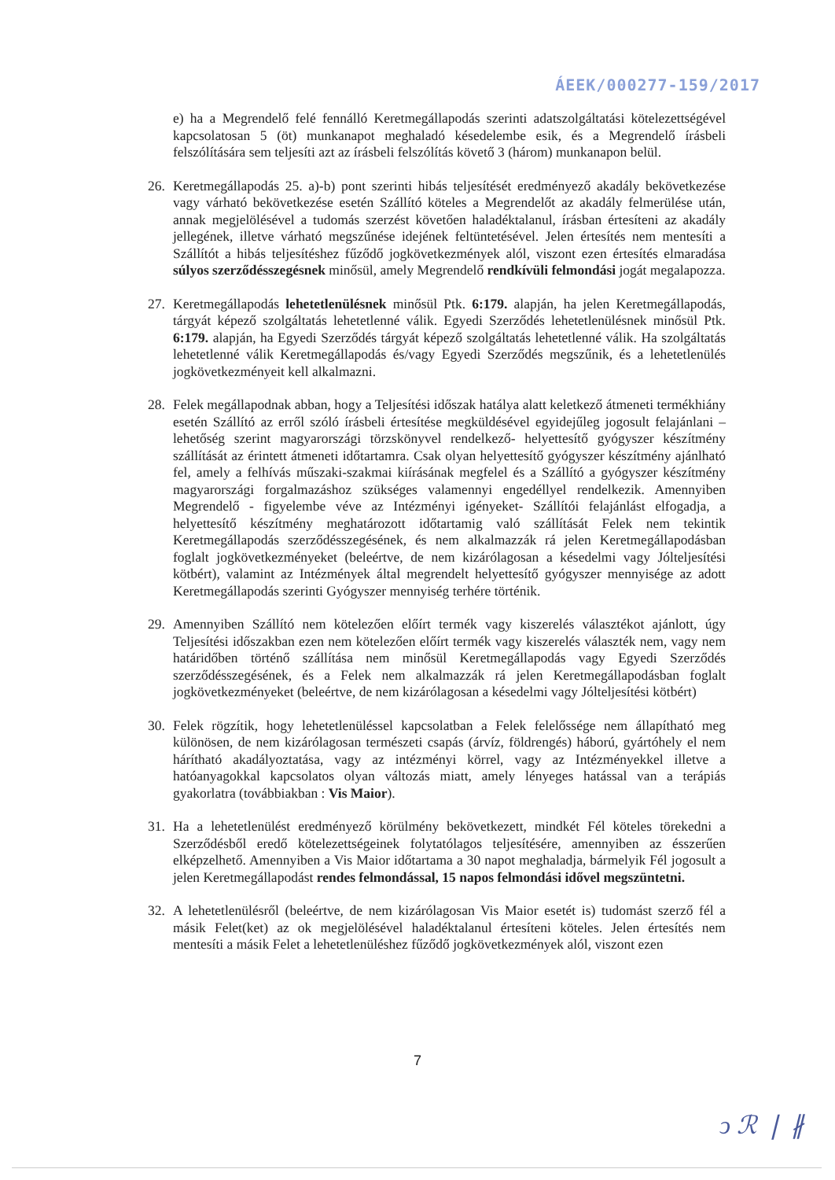ÁEEK/000277-159/2017
e) ha a Megrendelő felé fennálló Keretmegállapodás szerinti adatszolgáltatási kötelezettségével kapcsolatosan 5 (öt) munkanapot meghaladó késedelembe esik, és a Megrendelő írásbeli felszólítására sem teljesíti azt az írásbeli felszólítás követő 3 (három) munkanapon belül.
26. Keretmegállapodás 25. a)-b) pont szerinti hibás teljesítését eredményező akadály bekövetkezése vagy várható bekövetkezése esetén Szállító köteles a Megrendelőt az akadály felmerülése után, annak megjelölésével a tudomás szerzést követően haladéktalanul, írásban értesíteni az akadály jellegének, illetve várható megszűnése idejének feltüntetésével. Jelen értesítés nem mentesíti a Szállítót a hibás teljesítéshez fűződő jogkövetkezmények alól, viszont ezen értesítés elmaradása súlyos szerződésszegésnek minősül, amely Megrendelő rendkívüli felmondási jogát megalapozza.
27. Keretmegállapodás lehetetlenülésnek minősül Ptk. 6:179. alapján, ha jelen Keretmegállapodás, tárgyát képező szolgáltatás lehetetlenné válik. Egyedi Szerződés lehetetlenülésnek minősül Ptk. 6:179. alapján, ha Egyedi Szerződés tárgyát képező szolgáltatás lehetetlenné válik. Ha szolgáltatás lehetetlenné válik Keretmegállapodás és/vagy Egyedi Szerződés megszűnik, és a lehetetlenülés jogkövetkezményeit kell alkalmazni.
28. Felek megállapodnak abban, hogy a Teljesítési időszak hatálya alatt keletkező átmeneti termékhiány esetén Szállító az erről szóló írásbeli értesítése megküldésével egyidejűleg jogosult felajánlani –lehetőség szerint magyarországi törzskönyvel rendelkező- helyettesítő gyógyszer készítmény szállítását az érintett átmeneti időtartamra. Csak olyan helyettesítő gyógyszer készítmény ajánlható fel, amely a felhívás műszaki-szakmai kiírásának megfelel és a Szállító a gyógyszer készítmény magyarországi forgalmazáshoz szükséges valamennyi engedéllyel rendelkezik. Amennyiben Megrendelő - figyelembe véve az Intézményi igényeket- Szállítói felajánlást elfogadja, a helyettesítő készítmény meghatározott időtartamig való szállítását Felek nem tekintik Keretmegállapodás szerződésszegésének, és nem alkalmazzák rá jelen Keretmegállapodásban foglalt jogkövetkezményeket (beleértve, de nem kizárólagosan a késedelmi vagy Jólteljesítési kötbért), valamint az Intézmények által megrendelt helyettesítő gyógyszer mennyisége az adott Keretmegállapodás szerinti Gyógyszer mennyiség terhére történik.
29. Amennyiben Szállító nem kötelezően előírt termék vagy kiszerelés választékot ajánlott, úgy Teljesítési időszakban ezen nem kötelezően előírt termék vagy kiszerelés választék nem, vagy nem határidőben történő szállítása nem minősül Keretmegállapodás vagy Egyedi Szerződés szerződésszegésének, és a Felek nem alkalmazzák rá jelen Keretmegállapodásban foglalt jogkövetkezményeket (beleértve, de nem kizárólagosan a késedelmi vagy Jólteljesítési kötbért)
30. Felek rögzítik, hogy lehetetlenüléssel kapcsolatban a Felek felelőssége nem állapítható meg különösen, de nem kizárólagosan természeti csapás (árvíz, földrengés) háború, gyártóhely el nem hárítható akadályoztatása, vagy az intézményi körrel, vagy az Intézményekkel illetve a hatóanyagokkal kapcsolatos olyan változás miatt, amely lényeges hatással van a terápiás gyakorlatra (továbbiakban : Vis Maior).
31. Ha a lehetetlenülést eredményező körülmény bekövetkezett, mindkét Fél köteles törekedni a Szerződésből eredő kötelezettségeinek folytatólagos teljesítésére, amennyiben az ésszerűen elképzelhető. Amennyiben a Vis Maior időtartama a 30 napot meghaladja, bármelyik Fél jogosult a jelen Keretmegállapodást rendes felmondással, 15 napos felmondási idővel megszüntetni.
32. A lehetetlenülésről (beleértve, de nem kizárólagosan Vis Maior esetét is) tudomást szerző fél a másik Felet(ket) az ok megjelölésével haladéktalanul értesíteni köteles. Jelen értesítés nem mentesíti a másik Felet a lehetetlenüléshez fűződő jogkövetkezmények alól, viszont ezen
7
ↄ ℛ ❘ ∦